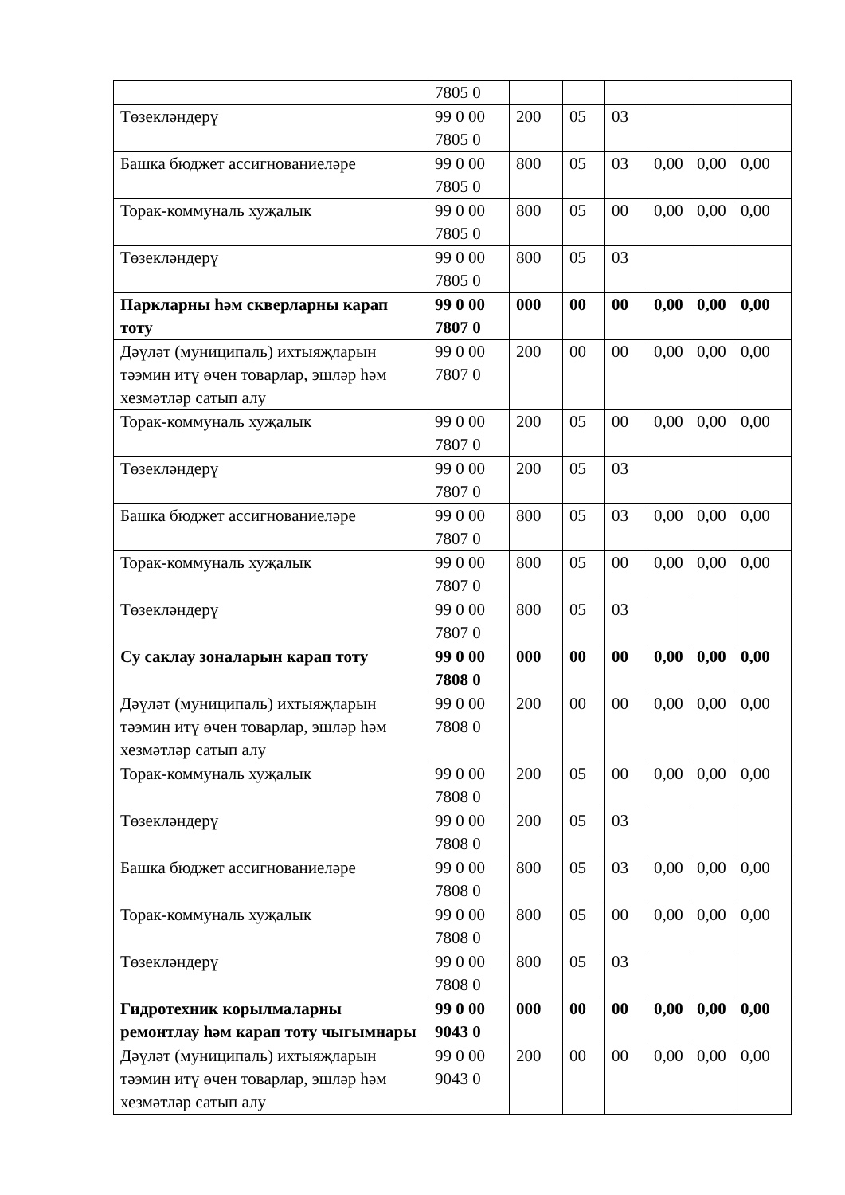| | 7805 0 | | | | | | |
| Төзекләндерү | 99 0 00 7805 0 | 200 | 05 | 03 | | | |
| Башка бюджет ассигнованиеләре | 99 0 00 7805 0 | 800 | 05 | 03 | 0,00 | 0,00 | 0,00 |
| Торак-коммуналь хуҗалык | 99 0 00 7805 0 | 800 | 05 | 00 | 0,00 | 0,00 | 0,00 |
| Төзекләндерү | 99 0 00 7805 0 | 800 | 05 | 03 | | | |
| Паркларны һәм скверларны карап тоту | 99 0 00 7807 0 | 000 | 00 | 00 | 0,00 | 0,00 | 0,00 |
| Дәүләт (муниципаль) ихтыяҗларын тәэмин итү өчен товарлар, эшләр һәм хезмәтләр сатып алу | 99 0 00 7807 0 | 200 | 00 | 00 | 0,00 | 0,00 | 0,00 |
| Торак-коммуналь хуҗалык | 99 0 00 7807 0 | 200 | 05 | 00 | 0,00 | 0,00 | 0,00 |
| Төзекләндерү | 99 0 00 7807 0 | 200 | 05 | 03 | | | |
| Башка бюджет ассигнованиеләре | 99 0 00 7807 0 | 800 | 05 | 03 | 0,00 | 0,00 | 0,00 |
| Торак-коммуналь хуҗалык | 99 0 00 7807 0 | 800 | 05 | 00 | 0,00 | 0,00 | 0,00 |
| Төзекләндерү | 99 0 00 7807 0 | 800 | 05 | 03 | | | |
| Су саклау зоналарын карап тоту | 99 0 00 7808 0 | 000 | 00 | 00 | 0,00 | 0,00 | 0,00 |
| Дәүләт (муниципаль) ихтыяҗларын тәэмин итү өчен товарлар, эшләр һәм хезмәтләр сатып алу | 99 0 00 7808 0 | 200 | 00 | 00 | 0,00 | 0,00 | 0,00 |
| Торак-коммуналь хуҗалык | 99 0 00 7808 0 | 200 | 05 | 00 | 0,00 | 0,00 | 0,00 |
| Төзекләндерү | 99 0 00 7808 0 | 200 | 05 | 03 | | | |
| Башка бюджет ассигнованиеләре | 99 0 00 7808 0 | 800 | 05 | 03 | 0,00 | 0,00 | 0,00 |
| Торак-коммуналь хуҗалык | 99 0 00 7808 0 | 800 | 05 | 00 | 0,00 | 0,00 | 0,00 |
| Төзекләндерү | 99 0 00 7808 0 | 800 | 05 | 03 | | | |
| Гидротехник корылмаларны ремонтлау һәм карап тоту чыгымнары | 99 0 00 9043 0 | 000 | 00 | 00 | 0,00 | 0,00 | 0,00 |
| Дәүләт (муниципаль) ихтыяҗларын тәэмин итү өчен товарлар, эшләр һәм хезмәтләр сатып алу | 99 0 00 9043 0 | 200 | 00 | 00 | 0,00 | 0,00 | 0,00 |